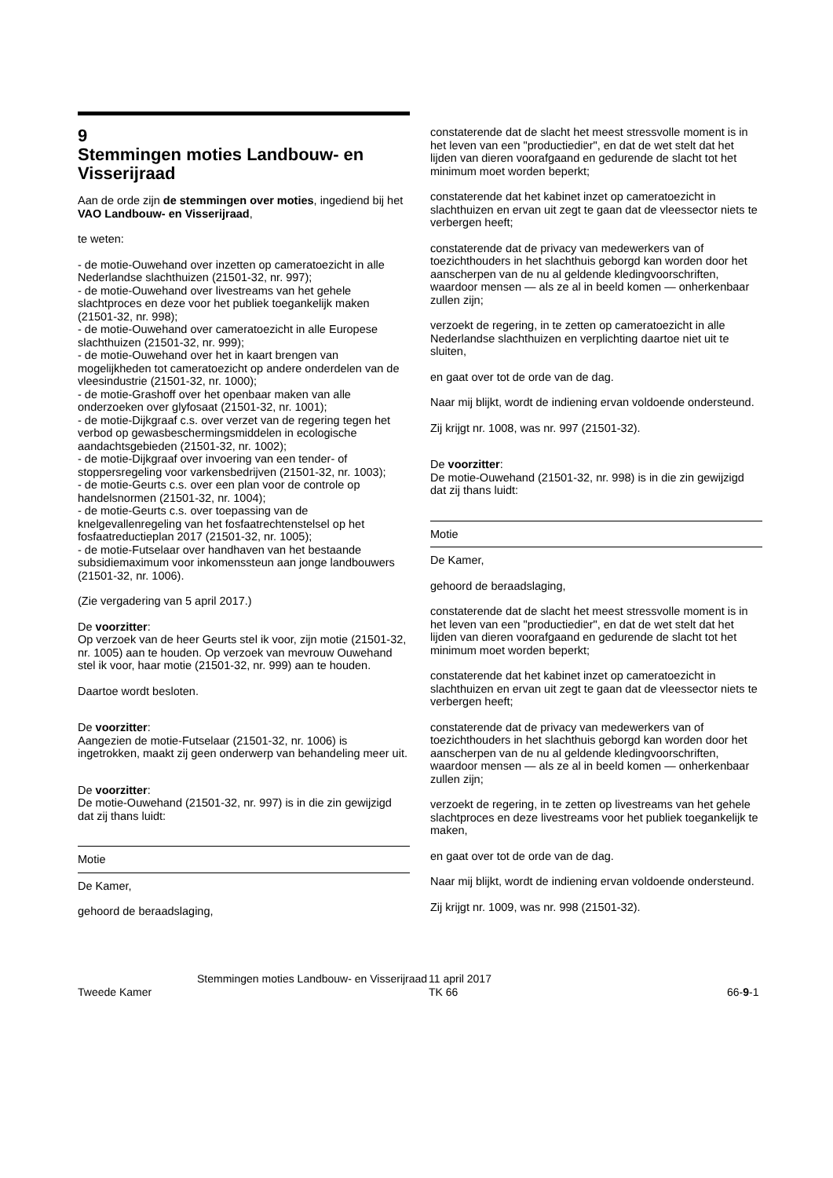9
Stemmingen moties Landbouw- en Visserijraad
Aan de orde zijn de stemmingen over moties, ingediend bij het VAO Landbouw- en Visserijraad,
te weten:
- de motie-Ouwehand over inzetten op cameratoezicht in alle Nederlandse slachthuizen (21501-32, nr. 997);
- de motie-Ouwehand over livestreams van het gehele slachtproces en deze voor het publiek toegankelijk maken (21501-32, nr. 998);
- de motie-Ouwehand over cameratoezicht in alle Europese slachthuizen (21501-32, nr. 999);
- de motie-Ouwehand over het in kaart brengen van mogelijkheden tot cameratoezicht op andere onderdelen van de vleesindustrie (21501-32, nr. 1000);
- de motie-Grashoff over het openbaar maken van alle onderzoeken over glyfosaat (21501-32, nr. 1001);
- de motie-Dijkgraaf c.s. over verzet van de regering tegen het verbod op gewasbeschermingsmiddelen in ecologische aandachtsgebieden (21501-32, nr. 1002);
- de motie-Dijkgraaf over invoering van een tender- of stoppersregeling voor varkensbedrijven (21501-32, nr. 1003);
- de motie-Geurts c.s. over een plan voor de controle op handelsnormen (21501-32, nr. 1004);
- de motie-Geurts c.s. over toepassing van de knelgevallenregeling van het fosfaatrechtenstelsel op het fosfaatreductieplan 2017 (21501-32, nr. 1005);
- de motie-Futselaar over handhaven van het bestaande subsidiemaximum voor inkomenssteun aan jonge landbouwers (21501-32, nr. 1006).
(Zie vergadering van 5 april 2017.)
De voorzitter:
Op verzoek van de heer Geurts stel ik voor, zijn motie (21501-32, nr. 1005) aan te houden. Op verzoek van mevrouw Ouwehand stel ik voor, haar motie (21501-32, nr. 999) aan te houden.
Daartoe wordt besloten.
De voorzitter:
Aangezien de motie-Futselaar (21501-32, nr. 1006) is ingetrokken, maakt zij geen onderwerp van behandeling meer uit.
De voorzitter:
De motie-Ouwehand (21501-32, nr. 997) is in die zin gewijzigd dat zij thans luidt:
Motie
De Kamer,
gehoord de beraadslaging,
constaterende dat de slacht het meest stressvolle moment is in het leven van een "productiedier", en dat de wet stelt dat het lijden van dieren voorafgaand en gedurende de slacht tot het minimum moet worden beperkt;
constaterende dat het kabinet inzet op cameratoezicht in slachthuizen en ervan uit zegt te gaan dat de vleessector niets te verbergen heeft;
constaterende dat de privacy van medewerkers van of toezichthouders in het slachthuis geborgd kan worden door het aanscherpen van de nu al geldende kledingvoorschriften, waardoor mensen — als ze al in beeld komen — onherkenbaar zullen zijn;
verzoekt de regering, in te zetten op cameratoezicht in alle Nederlandse slachthuizen en verplichting daartoe niet uit te sluiten,
en gaat over tot de orde van de dag.
Naar mij blijkt, wordt de indiening ervan voldoende ondersteund.
Zij krijgt nr. 1008, was nr. 997 (21501-32).
De voorzitter:
De motie-Ouwehand (21501-32, nr. 998) is in die zin gewijzigd dat zij thans luidt:
Motie
De Kamer,
gehoord de beraadslaging,
constaterende dat de slacht het meest stressvolle moment is in het leven van een "productiedier", en dat de wet stelt dat het lijden van dieren voorafgaand en gedurende de slacht tot het minimum moet worden beperkt;
constaterende dat het kabinet inzet op cameratoezicht in slachthuizen en ervan uit zegt te gaan dat de vleessector niets te verbergen heeft;
constaterende dat de privacy van medewerkers van of toezichthouders in het slachthuis geborgd kan worden door het aanscherpen van de nu al geldende kledingvoorschriften, waardoor mensen — als ze al in beeld komen — onherkenbaar zullen zijn;
verzoekt de regering, in te zetten op livestreams van het gehele slachtproces en deze livestreams voor het publiek toegankelijk te maken,
en gaat over tot de orde van de dag.
Naar mij blijkt, wordt de indiening ervan voldoende ondersteund.
Zij krijgt nr. 1009, was nr. 998 (21501-32).
Tweede Kamer
Stemmingen moties Landbouw- en Visserijraad
11 april 2017
TK 66
66-9-1